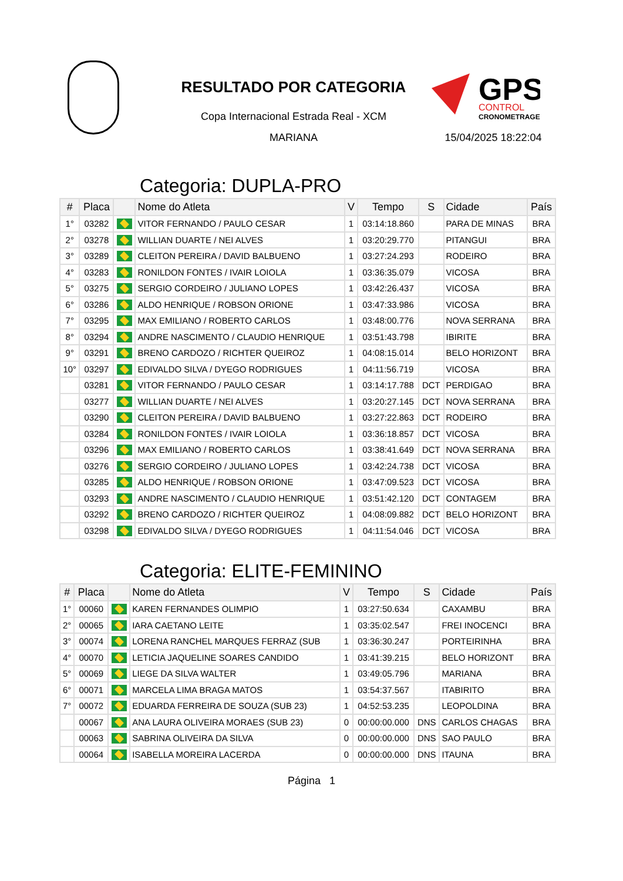RESULTADO POR CATEGORIA
GPS
CONTROL
CRONOMETRAGEM
Copa Internacional Estrada Real - XCM
MARIANA
15/04/2025 18:22:04
Categoria: DUPLA-PRO
| # | Placa | | Nome do Atleta | V | Tempo | S | Cidade | País |
| --- | --- | --- | --- | --- | --- | --- | --- | --- |
| 1° | 03282 | | VITOR FERNANDO / PAULO CESAR | 1 | 03:14:18.860 | | PARA DE MINAS | BRA |
| 2° | 03278 | | WILLIAN DUARTE / NEI ALVES | 1 | 03:20:29.770 | | PITANGUI | BRA |
| 3° | 03289 | | CLEITON PEREIRA / DAVID BALBUENO | 1 | 03:27:24.293 | | RODEIRO | BRA |
| 4° | 03283 | | RONILDON FONTES / IVAIR LOIOLA | 1 | 03:36:35.079 | | VICOSA | BRA |
| 5° | 03275 | | SERGIO CORDEIRO / JULIANO LOPES | 1 | 03:42:26.437 | | VICOSA | BRA |
| 6° | 03286 | | ALDO HENRIQUE / ROBSON ORIONE | 1 | 03:47:33.986 | | VICOSA | BRA |
| 7° | 03295 | | MAX EMILIANO / ROBERTO CARLOS | 1 | 03:48:00.776 | | NOVA SERRANA | BRA |
| 8° | 03294 | | ANDRE NASCIMENTO / CLAUDIO HENRIQUE | 1 | 03:51:43.798 | | IBIRITE | BRA |
| 9° | 03291 | | BRENO CARDOZO / RICHTER QUEIROZ | 1 | 04:08:15.014 | | BELO HORIZONT | BRA |
| 10° | 03297 | | EDIVALDO SILVA / DYEGO RODRIGUES | 1 | 04:11:56.719 | | VICOSA | BRA |
| | 03281 | | VITOR FERNANDO / PAULO CESAR | 1 | 03:14:17.788 | DCT | PERDIGAO | BRA |
| | 03277 | | WILLIAN DUARTE / NEI ALVES | 1 | 03:20:27.145 | DCT | NOVA SERRANA | BRA |
| | 03290 | | CLEITON PEREIRA / DAVID BALBUENO | 1 | 03:27:22.863 | DCT | RODEIRO | BRA |
| | 03284 | | RONILDON FONTES / IVAIR LOIOLA | 1 | 03:36:18.857 | DCT | VICOSA | BRA |
| | 03296 | | MAX EMILIANO / ROBERTO CARLOS | 1 | 03:38:41.649 | DCT | NOVA SERRANA | BRA |
| | 03276 | | SERGIO CORDEIRO / JULIANO LOPES | 1 | 03:42:24.738 | DCT | VICOSA | BRA |
| | 03285 | | ALDO HENRIQUE / ROBSON ORIONE | 1 | 03:47:09.523 | DCT | VICOSA | BRA |
| | 03293 | | ANDRE NASCIMENTO / CLAUDIO HENRIQUE | 1 | 03:51:42.120 | DCT | CONTAGEM | BRA |
| | 03292 | | BRENO CARDOZO / RICHTER QUEIROZ | 1 | 04:08:09.882 | DCT | BELO HORIZONT | BRA |
| | 03298 | | EDIVALDO SILVA / DYEGO RODRIGUES | 1 | 04:11:54.046 | DCT | VICOSA | BRA |
Categoria: ELITE-FEMININO
| # | Placa | | Nome do Atleta | V | Tempo | S | Cidade | País |
| --- | --- | --- | --- | --- | --- | --- | --- | --- |
| 1° | 00060 | | KAREN FERNANDES OLIMPIO | 1 | 03:27:50.634 | | CAXAMBU | BRA |
| 2° | 00065 | | IARA CAETANO LEITE | 1 | 03:35:02.547 | | FREI INOCENCI | BRA |
| 3° | 00074 | | LORENA RANCHEL MARQUES FERRAZ (SUB | 1 | 03:36:30.247 | | PORTEIRINHA | BRA |
| 4° | 00070 | | LETICIA JAQUELINE SOARES CANDIDO | 1 | 03:41:39.215 | | BELO HORIZONT | BRA |
| 5° | 00069 | | LIEGE DA SILVA WALTER | 1 | 03:49:05.796 | | MARIANA | BRA |
| 6° | 00071 | | MARCELA LIMA BRAGA MATOS | 1 | 03:54:37.567 | | ITABIRITO | BRA |
| 7° | 00072 | | EDUARDA FERREIRA DE SOUZA (SUB 23) | 1 | 04:52:53.235 | | LEOPOLDINA | BRA |
| | 00067 | | ANA LAURA OLIVEIRA MORAES (SUB 23) | 0 | 00:00:00.000 | DNS | CARLOS CHAGAS | BRA |
| | 00063 | | SABRINA OLIVEIRA DA SILVA | 0 | 00:00:00.000 | DNS | SAO PAULO | BRA |
| | 00064 | | ISABELLA MOREIRA LACERDA | 0 | 00:00:00.000 | DNS | ITAUNA | BRA |
Página 1